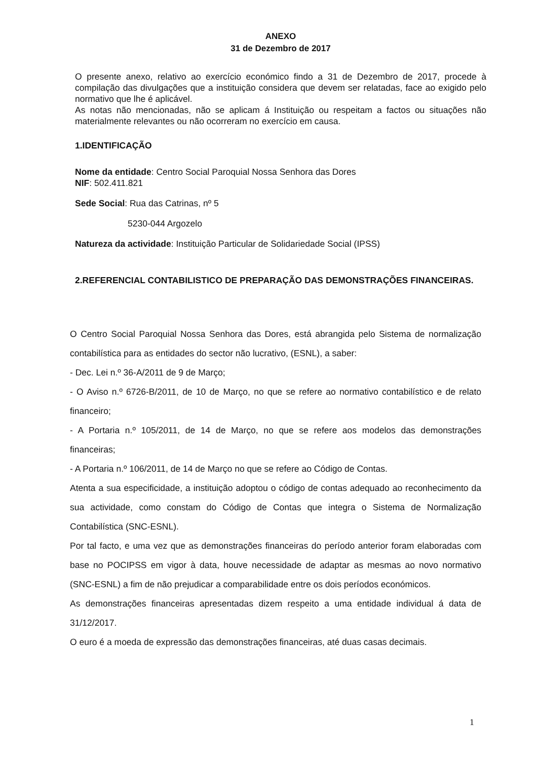ANEXO
31 de Dezembro de 2017
O presente anexo, relativo ao exercício económico findo a 31 de Dezembro de 2017, procede à compilação das divulgações que a instituição considera que devem ser relatadas, face ao exigido pelo normativo que lhe é aplicável.
As notas não mencionadas, não se aplicam á Instituição ou respeitam a factos ou situações não materialmente relevantes ou não ocorreram no exercício em causa.
1.IDENTIFICAÇÃO
Nome da entidade: Centro Social Paroquial Nossa Senhora das Dores
NIF: 502.411.821
Sede Social: Rua das Catrinas, nº 5
5230-044 Argozelo
Natureza da actividade: Instituição Particular de Solidariedade Social (IPSS)
2.REFERENCIAL CONTABILISTICO DE PREPARAÇÃO DAS DEMONSTRAÇÕES FINANCEIRAS.
O Centro Social Paroquial Nossa Senhora das Dores, está abrangida pelo Sistema de normalização contabilística para as entidades do sector não lucrativo, (ESNL), a saber:
- Dec. Lei n.º 36-A/2011 de 9 de Março;
- O Aviso n.º 6726-B/2011, de 10 de Março, no que se refere ao normativo contabilístico e de relato financeiro;
- A Portaria n.º 105/2011, de 14 de Março, no que se refere aos modelos das demonstrações financeiras;
- A Portaria n.º 106/2011, de 14 de Março no que se refere ao Código de Contas.
Atenta a sua especificidade, a instituição adoptou o código de contas adequado ao reconhecimento da sua actividade, como constam do Código de Contas que integra o Sistema de Normalização Contabilística (SNC-ESNL).
Por tal facto, e uma vez que as demonstrações financeiras do período anterior foram elaboradas com base no POCIPSS em vigor à data, houve necessidade de adaptar as mesmas ao novo normativo (SNC-ESNL) a fim de não prejudicar a comparabilidade entre os dois períodos económicos.
As demonstrações financeiras apresentadas dizem respeito a uma entidade individual á data de 31/12/2017.
O euro é a moeda de expressão das demonstrações financeiras, até duas casas decimais.
1